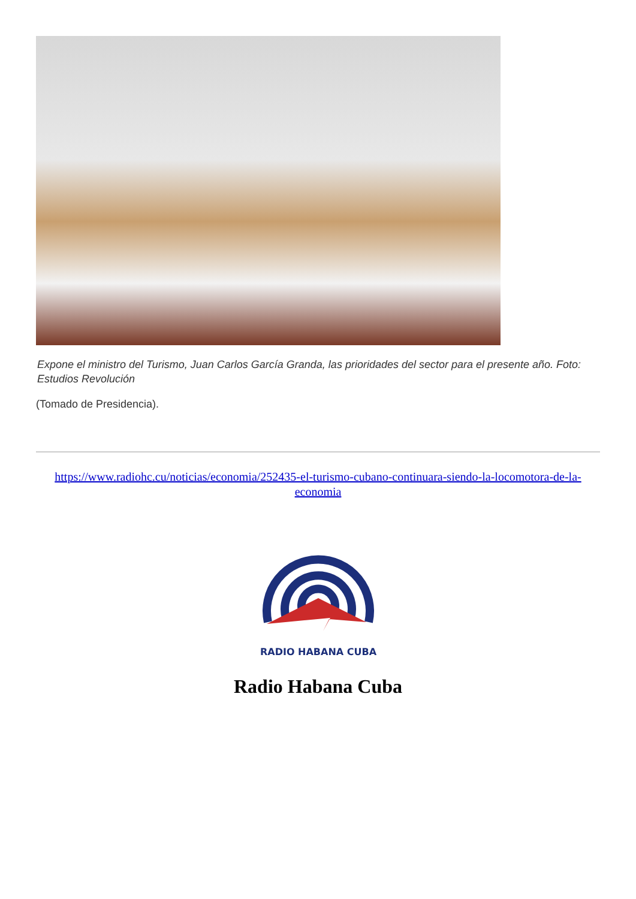Expone el ministro del Turismo, Juan Carlos García Granda, las prioridades del sector para el presente año. Foto: Estudios Revolución
(Tomado de Presidencia).
https://www.radiohc.cu/noticias/economia/252435-el-turismo-cubano-continuara-siendo-la-locomotora-de-la-economia
RADIO HABANA CUBA
Radio Habana Cuba